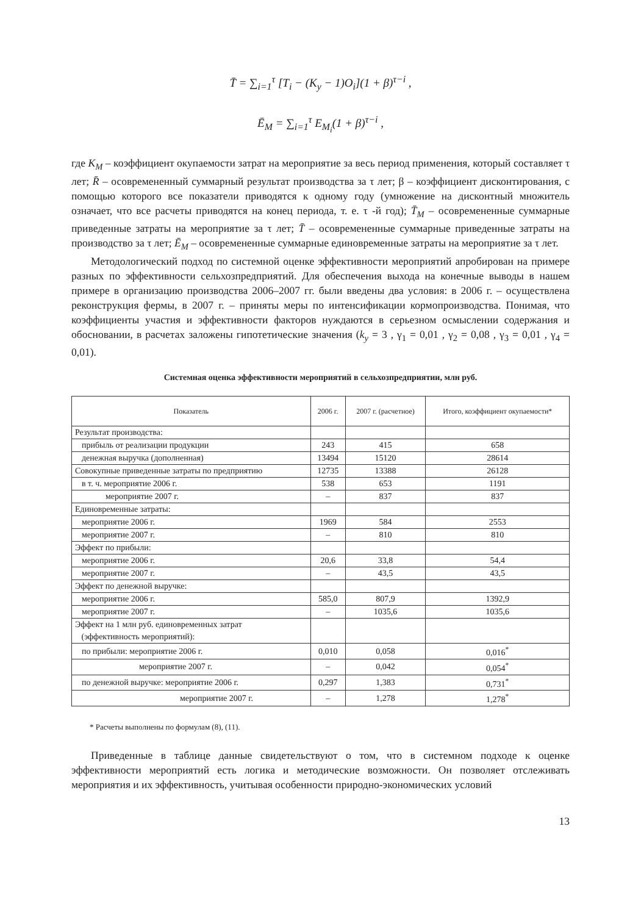T̄ = ∑<sub>i=1</sub><sup>τ</sup> [T<sub>i</sub> − (K<sub>y</sub> − 1)O<sub>i</sub>](1 + β)<sup>τ−i</sup> ,
Ē<sub>M</sub> = ∑<sub>i=1</sub><sup>τ</sup> E<sub>M<sub>i</sub></sub>(1 + β)<sup>τ−i</sup> ,
где K<sub>M</sub> – коэффициент окупаемости затрат на мероприятие за весь период применения, который составляет τ лет; R̄ – осовремененный суммарный результат производства за τ лет; β – коэффициент дисконтирования, с помощью которого все показатели приводятся к одному году (умножение на дисконтный множитель означает, что все расчеты приводятся на конец периода, т. е. τ -й год); T̄<sub>M</sub> – осовремененные суммарные приведенные затраты на мероприятие за τ лет; T̄ – осовремененные суммарные приведенные затраты на производство за τ лет; Ē<sub>M</sub> – осовремененные суммарные единовременные затраты на мероприятие за τ лет.
Методологический подход по системной оценке эффективности мероприятий апробирован на примере разных по эффективности сельхозпредприятий. Для обеспечения выхода на конечные выводы в нашем примере в организацию производства 2006–2007 гг. были введены два условия: в 2006 г. – осуществлена реконструкция фермы, в 2007 г. – приняты меры по интенсификации кормопроизводства. Понимая, что коэффициенты участия и эффективности факторов нуждаются в серьезном осмыслении содержания и обосновании, в расчетах заложены гипотетические значения (k<sub>y</sub> = 3 , γ<sub>1</sub> = 0,01 , γ<sub>2</sub> = 0,08 , γ<sub>3</sub> = 0,01 , γ<sub>4</sub> = 0,01).
Системная оценка эффективности мероприятий в сельхозпредприятии, млн руб.
| Показатель | 2006 г. | 2007 г. (расчетное) | Итого, коэффициент окупаемости* |
| --- | --- | --- | --- |
| Результат производства: | | | |
| прибыль от реализации продукции | 243 | 415 | 658 |
| денежная выручка (дополненная) | 13494 | 15120 | 28614 |
| Совокупные приведенные затраты по предприятию | 12735 | 13388 | 26128 |
| в т. ч. мероприятие 2006 г. | 538 | 653 | 1191 |
| мероприятие 2007 г. | – | 837 | 837 |
| Единовременные затраты: | | | |
| мероприятие 2006 г. | 1969 | 584 | 2553 |
| мероприятие 2007 г. | – | 810 | 810 |
| Эффект по прибыли: | | | |
| мероприятие 2006 г. | 20,6 | 33,8 | 54,4 |
| мероприятие 2007 г. | – | 43,5 | 43,5 |
| Эффект по денежной выручке: | | | |
| мероприятие 2006 г. | 585,0 | 807,9 | 1392,9 |
| мероприятие 2007 г. | – | 1035,6 | 1035,6 |
| Эффект на 1 млн руб. единовременных затрат (эффективность мероприятий): | | | |
| по прибыли: мероприятие 2006 г. | 0,010 | 0,058 | 0,016<sup>*</sup> |
| мероприятие 2007 г. | – | 0,042 | 0,054<sup>*</sup> |
| по денежной выручке: мероприятие 2006 г. | 0,297 | 1,383 | 0,731<sup>*</sup> |
| мероприятие 2007 г. | – | 1,278 | 1,278<sup>*</sup> |
* Расчеты выполнены по формулам (8), (11).
Приведенные в таблице данные свидетельствуют о том, что в системном подходе к оценке эффективности мероприятий есть логика и методические возможности. Он позволяет отслеживать мероприятия и их эффективность, учитывая особенности природно-экономических условий
13